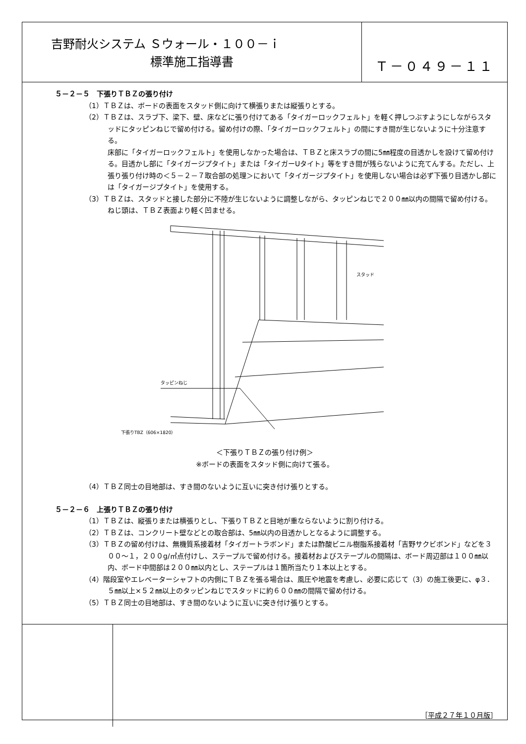吉野耐火システム Ｓウォール・１００－ｉ
標準施工指導書
Ｔ－０４９－１１
５－２－５　下張りＴＢＺの張り付け
（1）ＴＢＺは、ボードの表面をスタッド側に向けて横張りまたは縦張りとする。
（2）ＴＢＺは、スラブ下、梁下、壁、床などに張り付けてある「タイガーロックフェルト」を軽く押しつぶすようにしながらスタッドにタッピンねじで留め付ける。留め付けの際、「タイガーロックフェルト」の間にすき間が生じないように十分注意する。
床部に「タイガーロックフェルト」を使用しなかった場合は、ＴＢＺと床スラブの間に5㎜程度の目透かしを設けて留め付ける。目透かし部に「タイガージプタイト」または「タイガーUタイト」等をすき間が残らないように充てんする。ただし、上張り張り付け時の＜５－２－７取合部の処理＞において「タイガージプタイト」を使用しない場合は必ず下張り目透かし部には「タイガージプタイト」を使用する。
（3）ＴＢＺは、スタッドと接した部分に不陸が生じないように調整しながら、タッピンねじで２００㎜以内の間隔で留め付ける。ねじ頭は、ＴＢＺ表面より軽く凹ませる。
スタッド
タッピンねじ
下張りTBZ（606×1820）
＜下張りＴＢＺの張り付け例＞
※ボードの表面をスタッド側に向けて張る。
（4）ＴＢＺ同士の目地部は、すき間のないように互いに突き付け張りとする。
５－２－６　上張りＴＢＺの張り付け
（1）ＴＢＺは、縦張りまたは横張りとし、下張りＴＢＺと目地が重ならないように割り付ける。
（2）ＴＢＺは、コンクリート壁などとの取合部は、5㎜以内の目透かしとなるように調整する。
（3）ＴＢＺの留め付けは、無機質系接着材「タイガートラボンド」または酢酸ビニル樹脂系接着材「吉野サクビボンド」などを３００～１，２００g/㎡点付けし、ステープルで留め付ける。接着材およびステープルの間隔は、ボード周辺部は１００㎜以内、ボード中間部は２００㎜以内とし、ステープルは１箇所当たり１本以上とする。
（4）階段室やエレベーターシャフトの内側にＴＢＺを張る場合は、風圧や地震を考慮し、必要に応じて（3）の施工後更に、φ３．５㎜以上×５２㎜以上のタッピンねじでスタッドに約６００㎜の間隔で留め付ける。
（5）ＴＢＺ同士の目地部は、すき間のないように互いに突き付け張りとする。
［平成２７年１０月版］